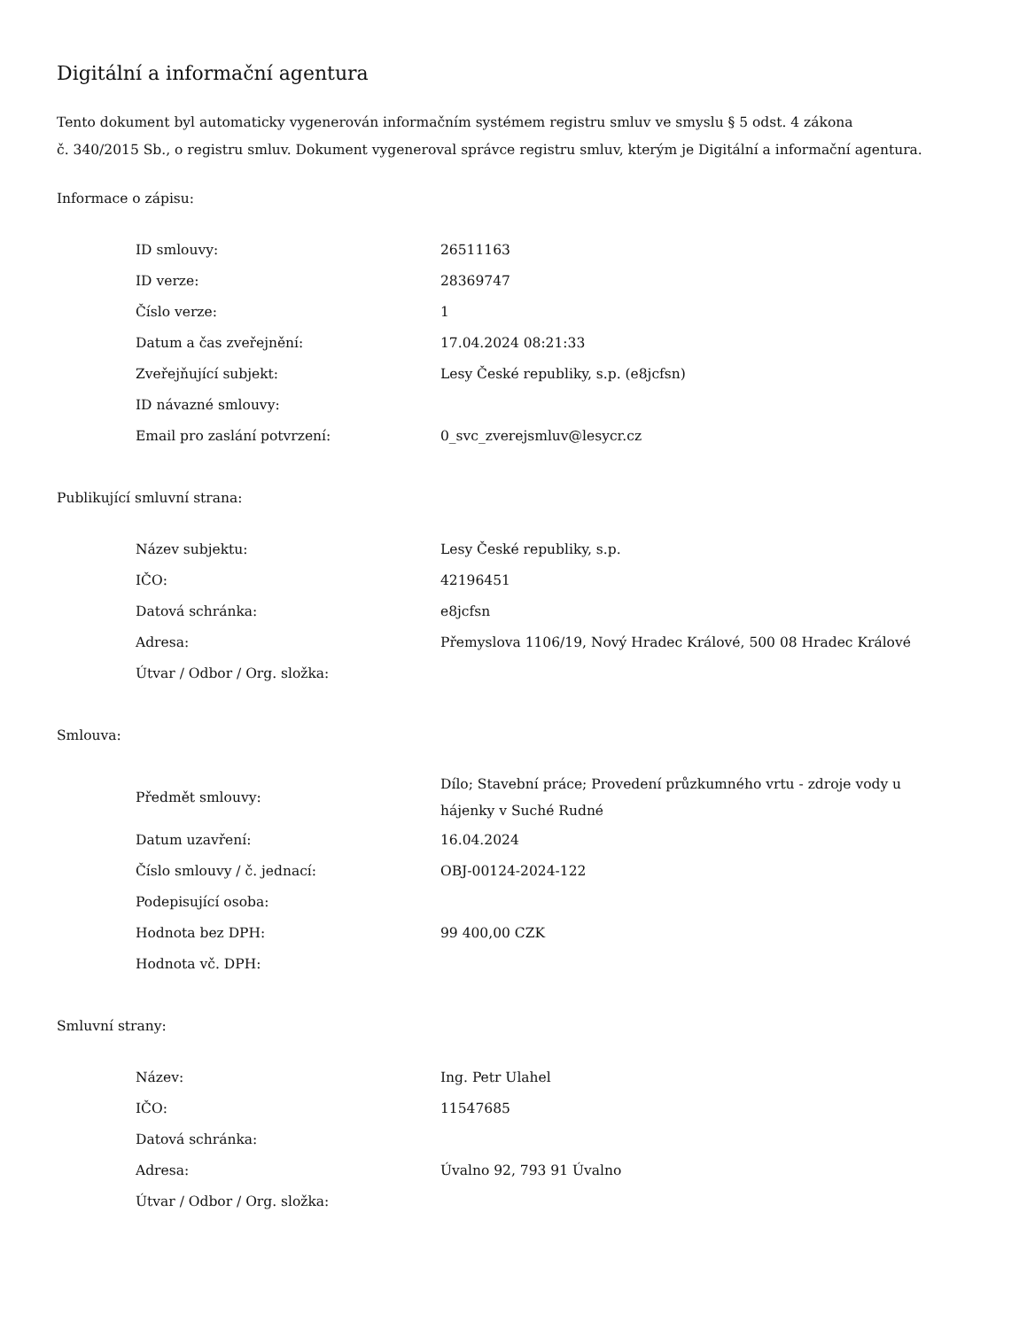Digitální a informační agentura
Tento dokument byl automaticky vygenerován informačním systémem registru smluv ve smyslu § 5 odst. 4 zákona
č. 340/2015 Sb., o registru smluv. Dokument vygeneroval správce registru smluv, kterým je Digitální a informační agentura.
Informace o zápisu:
| ID smlouvy: | 26511163 |
| ID verze: | 28369747 |
| Číslo verze: | 1 |
| Datum a čas zveřejnění: | 17.04.2024 08:21:33 |
| Zveřejňující subjekt: | Lesy České republiky, s.p. (e8jcfsn) |
| ID návazné smlouvy: | |
| Email pro zaslání potvrzení: | 0_svc_zverejsmluv@lesycr.cz |
Publikující smluvní strana:
| Název subjektu: | Lesy České republiky, s.p. |
| IČO: | 42196451 |
| Datová schránka: | e8jcfsn |
| Adresa: | Přemyslova 1106/19, Nový Hradec Králové, 500 08 Hradec Králové |
| Útvar / Odbor / Org. složka: | |
Smlouva:
| Předmět smlouvy: | Dílo; Stavební práce; Provedení průzkumného vrtu - zdroje vody u hájenky v Suché Rudné |
| Datum uzavření: | 16.04.2024 |
| Číslo smlouvy / č. jednací: | OBJ-00124-2024-122 |
| Podepisující osoba: | |
| Hodnota bez DPH: | 99 400,00 CZK |
| Hodnota vč. DPH: | |
Smluvní strany:
| Název: | Ing. Petr Ulahel |
| IČO: | 11547685 |
| Datová schránka: | |
| Adresa: | Úvalno 92, 793 91 Úvalno |
| Útvar / Odbor / Org. složka: | |